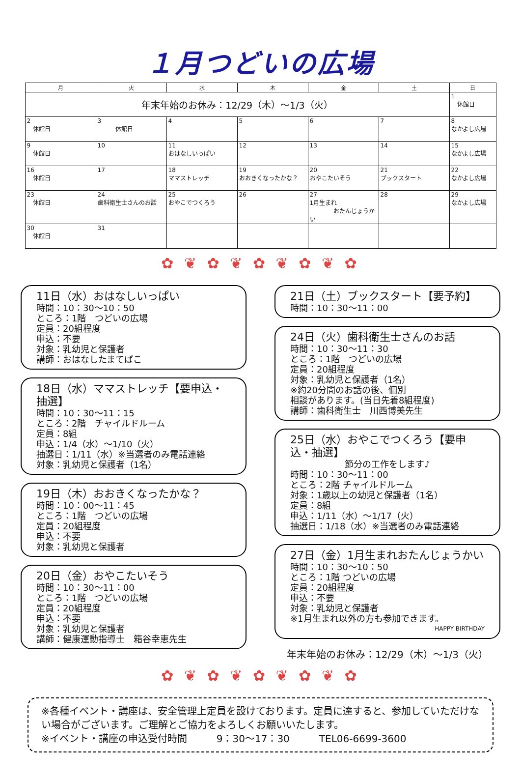１月つどいの広場
| 月 | 火 | 水 | 木 | 金 | 土 | 日 |
| --- | --- | --- | --- | --- | --- | --- |
| 年末年始のお休み：12/29（木）～1/3（火） | | | | | | 1 休館日 |
| 2 休館日 | 3 休館日 | 4 | 5 | 6 | 7 | 8 なかよし広場 |
| 9 休館日 | 10 | 11 おはなしいっぱい | 12 | 13 | 14 | 15 なかよし広場 |
| 16 休館日 | 17 | 18 ママストレッチ | 19 おおきくなったかな？ | 20 おやこたいそう | 21 ブックスタート | 22 なかよし広場 |
| 23 休館日 | 24 歯科衛生士さんのお話 | 25 おやこでつくろう | 26 | 27 1月生まれ おたんじょうかい | 28 | 29 なかよし広場 |
| 30 休館日 | 31 | | | | | |
✿ ❦ ✿ ❦ ✿ ❦ ✿ ❦ ✿
11日（水）おはなしいっぱい
時間：10：30～10：50
ところ：1階　つどいの広場
定員：20組程度
申込：不要
対象：乳幼児と保護者
講師：おはなしたまてばこ
18日（水）ママストレッチ【要申込・抽選】
時間：10：30～11：15
ところ：2階　チャイルドルーム
定員：8組
申込：1/4（水）～1/10（火）
抽選日：1/11（水）※当選者のみ電話連絡
対象：乳幼児と保護者（1名）
19日（木）おおきくなったかな？
時間：10：00～11：45
ところ：1階　つどいの広場
定員：20組程度
申込：不要
対象：乳幼児と保護者
20日（金）おやこたいそう
時間：10：30～11：00
ところ：1階　つどいの広場
定員：20組程度
申込：不要
対象：乳幼児と保護者
講師：健康運動指導士　箱谷幸恵先生
21日（土）ブックスタート【要予約】
時間：10：30～11：00
24日（火）歯科衛生士さんのお話
時間：10：30～11：30
ところ：1階　つどいの広場
定員：20組程度
対象：乳幼児と保護者（1名）
※約20分間のお話の後、個別
相談があります。(当日先着8組程度)
講師：歯科衛生士　川西博美先生
25日（水）おやこでつくろう【要申込・抽選】
節分の工作をします♪
時間：10：30～11：00
ところ：2階 チャイルドルーム
対象：1歳以上の幼児と保護者（1名）
定員：8組
申込：1/11（水）～1/17（火）
抽選日：1/18（水）※当選者のみ電話連絡
27日（金）1月生まれおたんじょうかい
時間：10：30～10：50
ところ：1階 つどいの広場
定員：20組程度
申込：不要
対象：乳幼児と保護者
※1月生まれ以外の方も参加できます。
HAPPY BIRTHDAY
年末年始のお休み：12/29（木）～1/3（火）
✿ ❦ ✿ ❦ ✿ ❦ ✿ ❦ ✿
※各種イベント・講座は、安全管理上定員を設けております。定員に達すると、参加していただけない場合がございます。ご理解とご協力をよろしくお願いいたします。
※イベント・講座の申込受付時間　　　9：30～17：30　　　TEL06-6699-3600